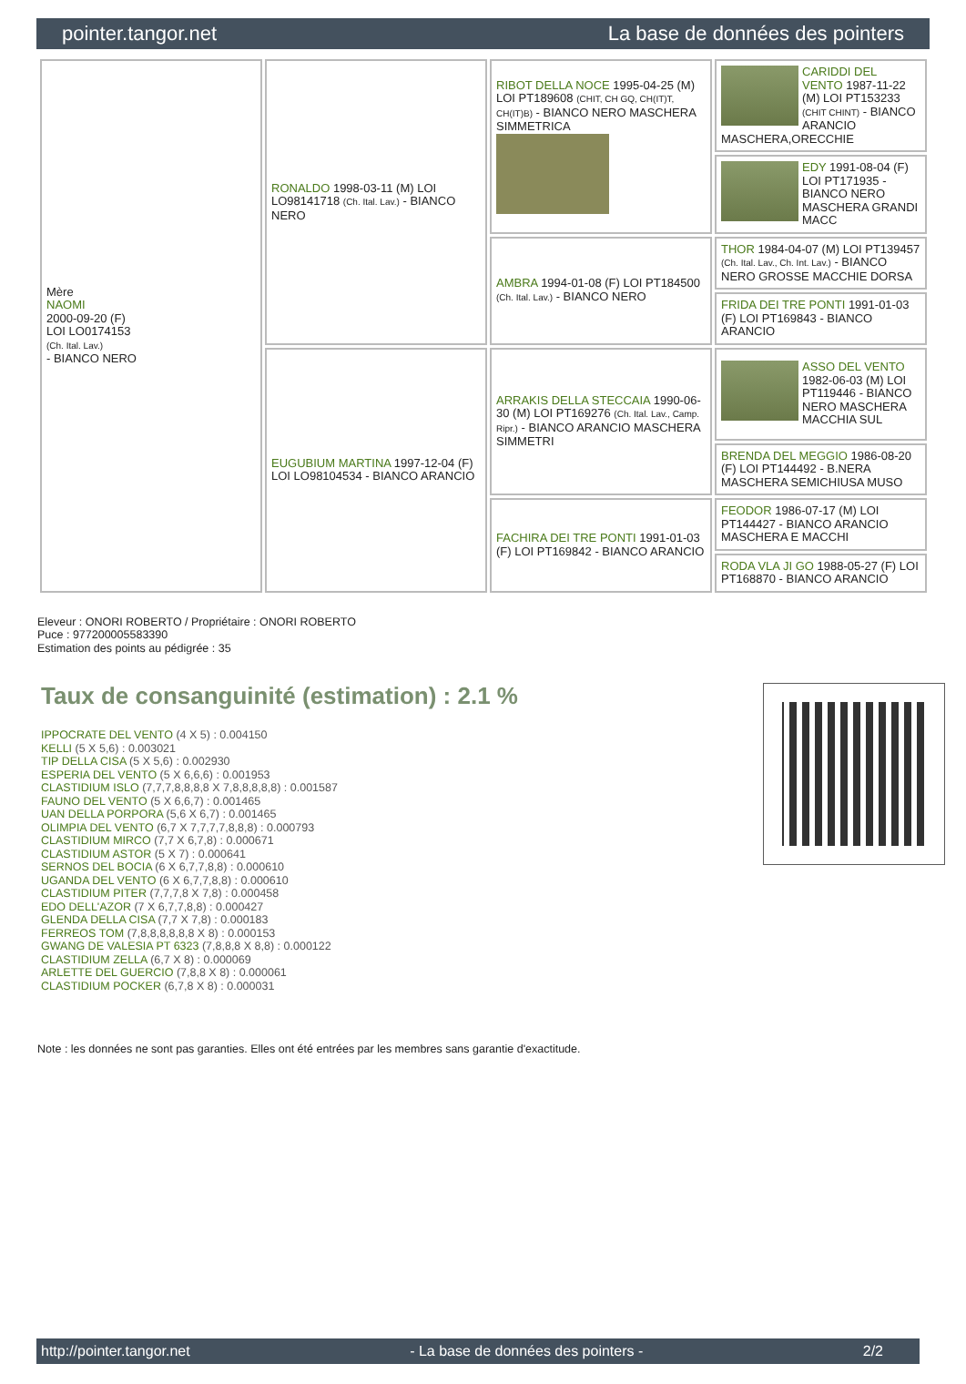pointer.tangor.net La base de données des pointers
| Mère NAOMI 2000-09-20 (F) LOI LO0174153 (Ch. Ital. Lav.) - BIANCO NERO | RONALDO 1998-03-11 (M) LOI LO98141718 (Ch. Ital. Lav.) - BIANCO NERO | RIBOT DELLA NOCE 1995-04-25 (M) LOI PT189608 (CHIT, CH GQ, CH(IT)T, CH(IT)B) - BIANCO NERO MASCHERA SIMMETRICA | CARIDDI DEL VENTO 1987-11-22 (M) LOI PT153233 (CHIT CHINT) - BIANCO ARANCIO MASCHERA,ORECCHIE |
| | | | EDY 1991-08-04 (F) LOI PT171935 - BIANCO NERO MASCHERA GRANDI MACC |
| | | AMBRA 1994-01-08 (F) LOI PT184500 (Ch. Ital. Lav.) - BIANCO NERO | THOR 1984-04-07 (M) LOI PT139457 (Ch. Ital. Lav., Ch. Int. Lav.) - BIANCO NERO GROSSE MACCHIE DORSA |
| | | | FRIDA DEI TRE PONTI 1991-01-03 (F) LOI PT169843 - BIANCO ARANCIO |
| | EUGUBIUM MARTINA 1997-12-04 (F) LOI LO98104534 - BIANCO ARANCIO | ARRAKIS DELLA STECCAIA 1990-06-30 (M) LOI PT169276 (Ch. Ital. Lav., Camp. Ripr.) - BIANCO ARANCIO MASCHERA SIMMETRI | ASSO DEL VENTO 1982-06-03 (M) LOI PT119446 - BIANCO NERO MASCHERA MACCHIA SUL |
| | | | BRENDA DEL MEGGIO 1986-08-20 (F) LOI PT144492 - B.NERA MASCHERA SEMICHIUSA MUSO |
| | | FACHIRA DEI TRE PONTI 1991-01-03 (F) LOI PT169842 - BIANCO ARANCIO | FEODOR 1986-07-17 (M) LOI PT144427 - BIANCO ARANCIO MASCHERA E MACCHI |
| | | | RODA VLA JI GO 1988-05-27 (F) LOI PT168870 - BIANCO ARANCIO |
Eleveur : ONORI ROBERTO / Propriétaire : ONORI ROBERTO
Puce : 977200005583390
Estimation des points au pédigrée : 35
Taux de consanguinité (estimation) : 2.1 %
IPPOCRATE DEL VENTO (4 X 5) : 0.004150
KELLI (5 X 5,6) : 0.003021
TIP DELLA CISA (5 X 5,6) : 0.002930
ESPERIA DEL VENTO (5 X 6,6,6) : 0.001953
CLASTIDIUM ISLO (7,7,7,8,8,8,8 X 7,8,8,8,8,8) : 0.001587
FAUNO DEL VENTO (5 X 6,6,7) : 0.001465
UAN DELLA PORPORA (5,6 X 6,7) : 0.001465
OLIMPIA DEL VENTO (6,7 X 7,7,7,7,8,8,8) : 0.000793
CLASTIDIUM MIRCO (7,7 X 6,7,8) : 0.000671
CLASTIDIUM ASTOR (5 X 7) : 0.000641
SERNOS DEL BOCIA (6 X 6,7,7,8,8) : 0.000610
UGANDA DEL VENTO (6 X 6,7,7,8,8) : 0.000610
CLASTIDIUM PITER (7,7,7,8 X 7,8) : 0.000458
EDO DELL'AZOR (7 X 6,7,7,8,8) : 0.000427
GLENDA DELLA CISA (7,7 X 7,8) : 0.000183
FERREOS TOM (7,8,8,8,8,8,8 X 8) : 0.000153
GWANG DE VALESIA PT 6323 (7,8,8,8 X 8,8) : 0.000122
CLASTIDIUM ZELLA (6,7 X 8) : 0.000069
ARLETTE DEL GUERCIO (7,8,8 X 8) : 0.000061
CLASTIDIUM POCKER (6,7,8 X 8) : 0.000031
Note : les données ne sont pas garanties. Elles ont été entrées par les membres sans garantie d'exactitude.
http://pointer.tangor.net - La base de données des pointers - 2/2